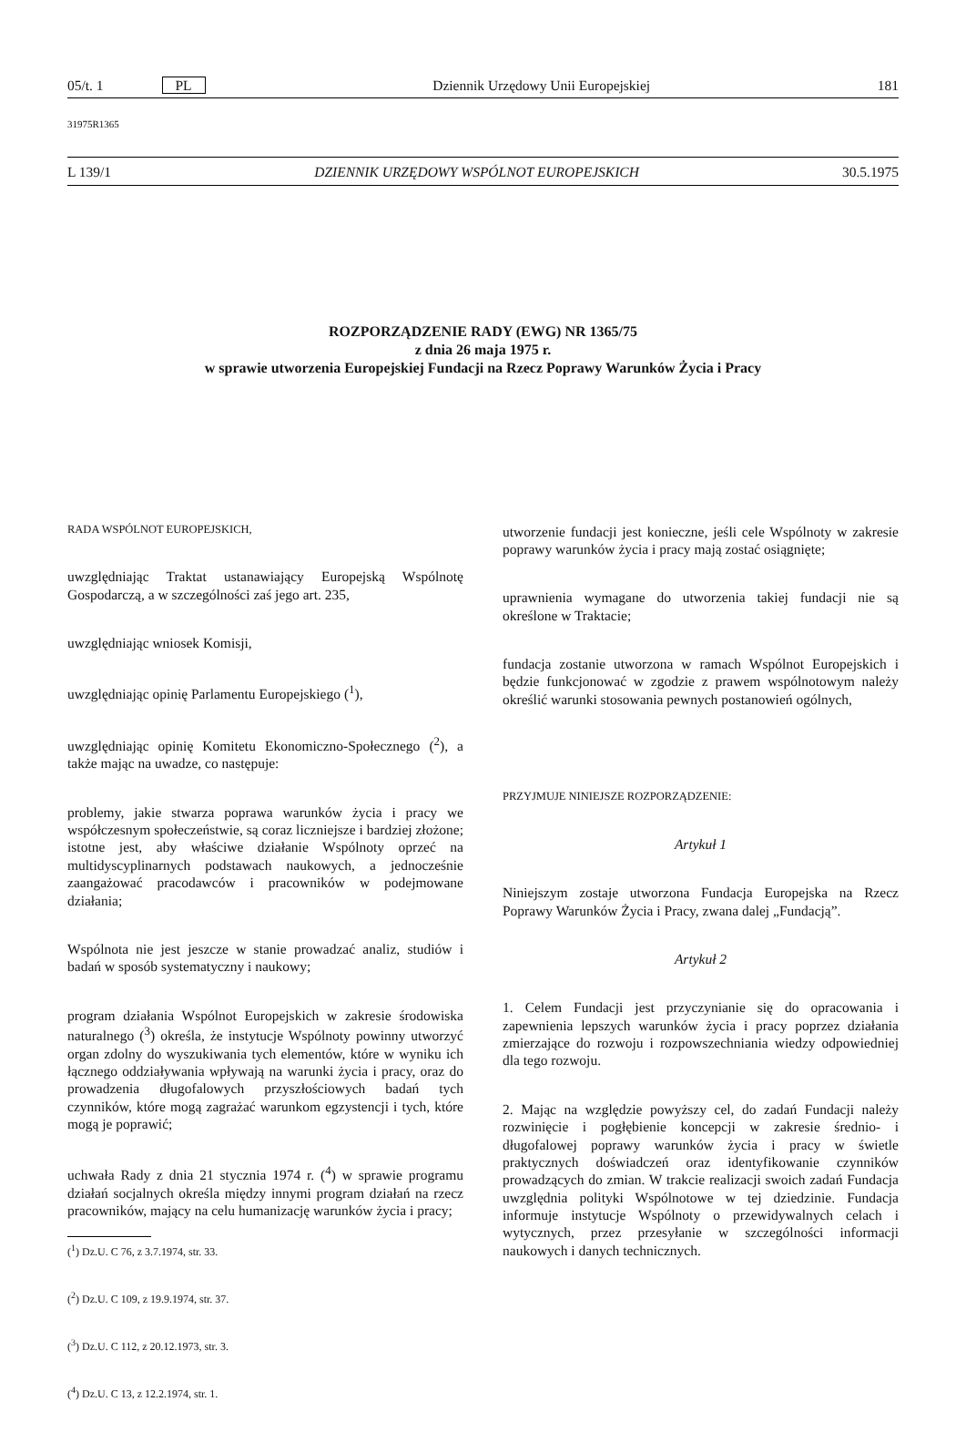05/t. 1 PL Dziennik Urzędowy Unii Europejskiej 181
31975R1365
L 139/1 DZIENNIK URZĘDOWY WSPÓLNOT EUROPEJSKICH 30.5.1975
ROZPORZĄDZENIE RADY (EWG) NR 1365/75
z dnia 26 maja 1975 r.
w sprawie utworzenia Europejskiej Fundacji na Rzecz Poprawy Warunków Życia i Pracy
RADA WSPÓLNOT EUROPEJSKICH,
uwzględniając Traktat ustanawiający Europejską Wspólnotę Gospodarczą, a w szczególności zaś jego art. 235,
uwzględniając wniosek Komisji,
uwzględniając opinię Parlamentu Europejskiego (<sup>1</sup>),
uwzględniając opinię Komitetu Ekonomiczno-Społecznego (<sup>2</sup>), a także mając na uwadze, co następuje:
problemy, jakie stwarza poprawa warunków życia i pracy we współczesnym społeczeństwie, są coraz liczniejsze i bardziej złożone; istotne jest, aby właściwe działanie Wspólnoty oprzeć na multidyscyplinarnych podstawach naukowych, a jednocześnie zaangażować pracodawców i pracowników w podejmowane działania;
Wspólnota nie jest jeszcze w stanie prowadzać analiz, studiów i badań w sposób systematyczny i naukowy;
program działania Wspólnot Europejskich w zakresie środowiska naturalnego (<sup>3</sup>) określa, że instytucje Wspólnoty powinny utworzyć organ zdolny do wyszukiwania tych elementów, które w wyniku ich łącznego oddziaływania wpływają na warunki życia i pracy, oraz do prowadzenia długofalowych przyszłościowych badań tych czynników, które mogą zagrażać warunkom egzystencji i tych, które mogą je poprawić;
uchwała Rady z dnia 21 stycznia 1974 r. (<sup>4</sup>) w sprawie programu działań socjalnych określa między innymi program działań na rzecz pracowników, mający na celu humanizację warunków życia i pracy;
(<sup>1</sup>) Dz.U. C 76, z 3.7.1974, str. 33.
(<sup>2</sup>) Dz.U. C 109, z 19.9.1974, str. 37.
(<sup>3</sup>) Dz.U. C 112, z 20.12.1973, str. 3.
(<sup>4</sup>) Dz.U. C 13, z 12.2.1974, str. 1.
utworzenie fundacji jest konieczne, jeśli cele Wspólnoty w zakresie poprawy warunków życia i pracy mają zostać osiągnięte;
uprawnienia wymagane do utworzenia takiej fundacji nie są określone w Traktacie;
fundacja zostanie utworzona w ramach Wspólnot Europejskich i będzie funkcjonować w zgodzie z prawem wspólnotowym należy określić warunki stosowania pewnych postanowień ogólnych,
PRZYJMUJE NINIEJSZE ROZPORZĄDZENIE:
Artykuł 1
Niniejszym zostaje utworzona Fundacja Europejska na Rzecz Poprawy Warunków Życia i Pracy, zwana dalej „Fundacją”.
Artykuł 2
1. Celem Fundacji jest przyczynianie się do opracowania i zapewnienia lepszych warunków życia i pracy poprzez działania zmierzające do rozwoju i rozpowszechniania wiedzy odpowiedniej dla tego rozwoju.
2. Mając na względzie powyższy cel, do zadań Fundacji należy rozwinięcie i pogłębienie koncepcji w zakresie średnio- i długofalowej poprawy warunków życia i pracy w świetle praktycznych doświadczeń oraz identyfikowanie czynników prowadzących do zmian. W trakcie realizacji swoich zadań Fundacja uwzględnia polityki Wspólnotowe w tej dziedzinie. Fundacja informuje instytucje Wspólnoty o przewidywalnych celach i wytycznych, przez przesyłanie w szczególności informacji naukowych i danych technicznych.